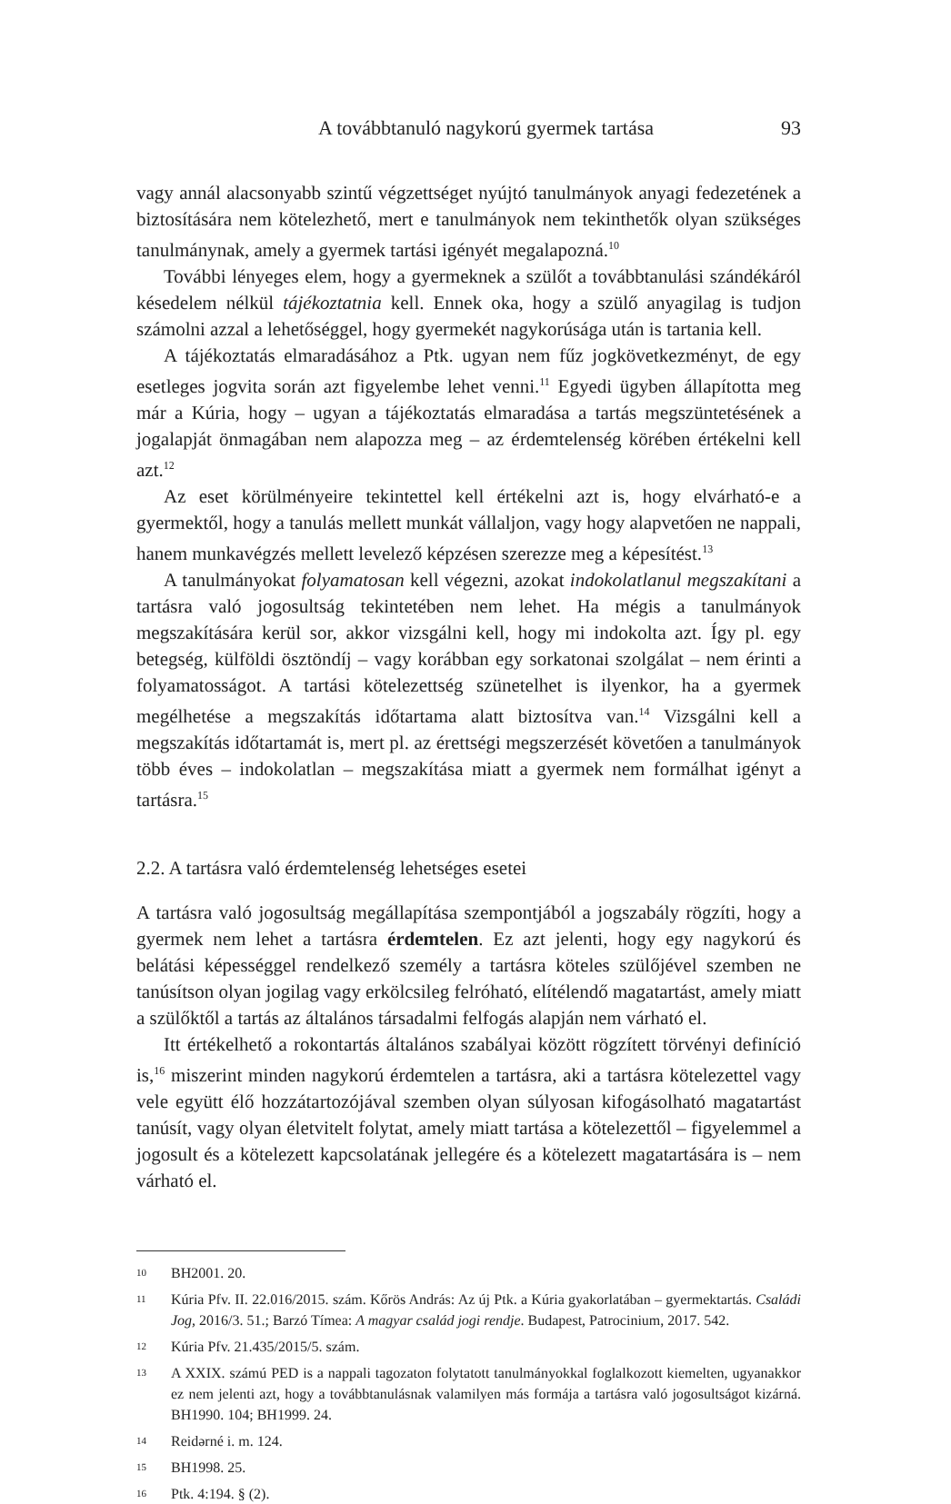A továbbtanuló nagykorú gyermek tartása 93
vagy annál alacsonyabb szintű végzettséget nyújtó tanulmányok anyagi fedezetének a biztosítására nem kötelezhető, mert e tanulmányok nem tekinthetők olyan szükséges tanulmánynak, amely a gyermek tartási igényét megalapozná.<sup>10</sup>
További lényeges elem, hogy a gyermeknek a szülőt a továbbtanulási szándékáról késedelem nélkül tájékoztatnia kell. Ennek oka, hogy a szülő anyagilag is tudjon számolni azzal a lehetőséggel, hogy gyermekét nagykorúsága után is tartania kell.
A tájékoztatás elmaradásához a Ptk. ugyan nem fűz jogkövetkezményt, de egy esetleges jogvita során azt figyelembe lehet venni.<sup>11</sup> Egyedi ügyben állapította meg már a Kúria, hogy – ugyan a tájékoztatás elmaradása a tartás megszüntetésének a jogalapját önmagában nem alapozza meg – az érdemtelenség körében értékelni kell azt.<sup>12</sup>
Az eset körülményeire tekintettel kell értékelni azt is, hogy elvárható-e a gyermektől, hogy a tanulás mellett munkát vállaljon, vagy hogy alapvetően ne nappali, hanem munkavégzés mellett levelező képzésen szerezze meg a képesítést.<sup>13</sup>
A tanulmányokat folyamatosan kell végezni, azokat indokolatlanul megszakítani a tartásra való jogosultság tekintetében nem lehet. Ha mégis a tanulmányok megszakítására kerül sor, akkor vizsgálni kell, hogy mi indokolta azt. Így pl. egy betegség, külföldi ösztöndíj – vagy korábban egy sorkatonai szolgálat – nem érinti a folyamatosságot. A tartási kötelezettség szünetelhet is ilyenkor, ha a gyermek megélhetése a megszakítás időtartama alatt biztosítva van.<sup>14</sup> Vizsgálni kell a megszakítás időtartamát is, mert pl. az érettségi megszerzését követően a tanulmányok több éves – indokolatlan – megszakítása miatt a gyermek nem formálhat igényt a tartásra.<sup>15</sup>
2.2. A tartásra való érdemtelenség lehetséges esetei
A tartásra való jogosultság megállapítása szempontjából a jogszabály rögzíti, hogy a gyermek nem lehet a tartásra érdemtelen. Ez azt jelenti, hogy egy nagykorú és belátási képességgel rendelkező személy a tartásra köteles szülőjével szemben ne tanúsítson olyan jogilag vagy erkölcsileg felróható, elítélendő magatartást, amely miatt a szülőktől a tartás az általános társadalmi felfogás alapján nem várható el.
Itt értékelhető a rokontartás általános szabályai között rögzített törvényi definíció is,<sup>16</sup> miszerint minden nagykorú érdemtelen a tartásra, aki a tartásra kötelezettel vagy vele együtt élő hozzátartozójával szemben olyan súlyosan kifogásolható magatartást tanúsít, vagy olyan életvitelt folytat, amely miatt tartása a kötelezettől – figyelemmel a jogosult és a kötelezett kapcsolatának jellegére és a kötelezett magatartására is – nem várható el.
10 BH2001. 20.
11 Kúria Pfv. II. 22.016/2015. szám. Kőrös András: Az új Ptk. a Kúria gyakorlatában – gyermektartás. Családi Jog, 2016/3. 51.; Barzó Tímea: A magyar család jogi rendje. Budapest, Patrocinium, 2017. 542.
12 Kúria Pfv. 21.435/2015/5. szám.
13 A XXIX. számú PED is a nappali tagozaton folytatott tanulmányokkal foglalkozott kiemelten, ugyanakkor ez nem jelenti azt, hogy a továbbtanulásnak valamilyen más formája a tartásra való jogosultságot kizárná. BH1990. 104; BH1999. 24.
14 Reidərné i. m. 124.
15 BH1998. 25.
16 Ptk. 4:194. § (2).